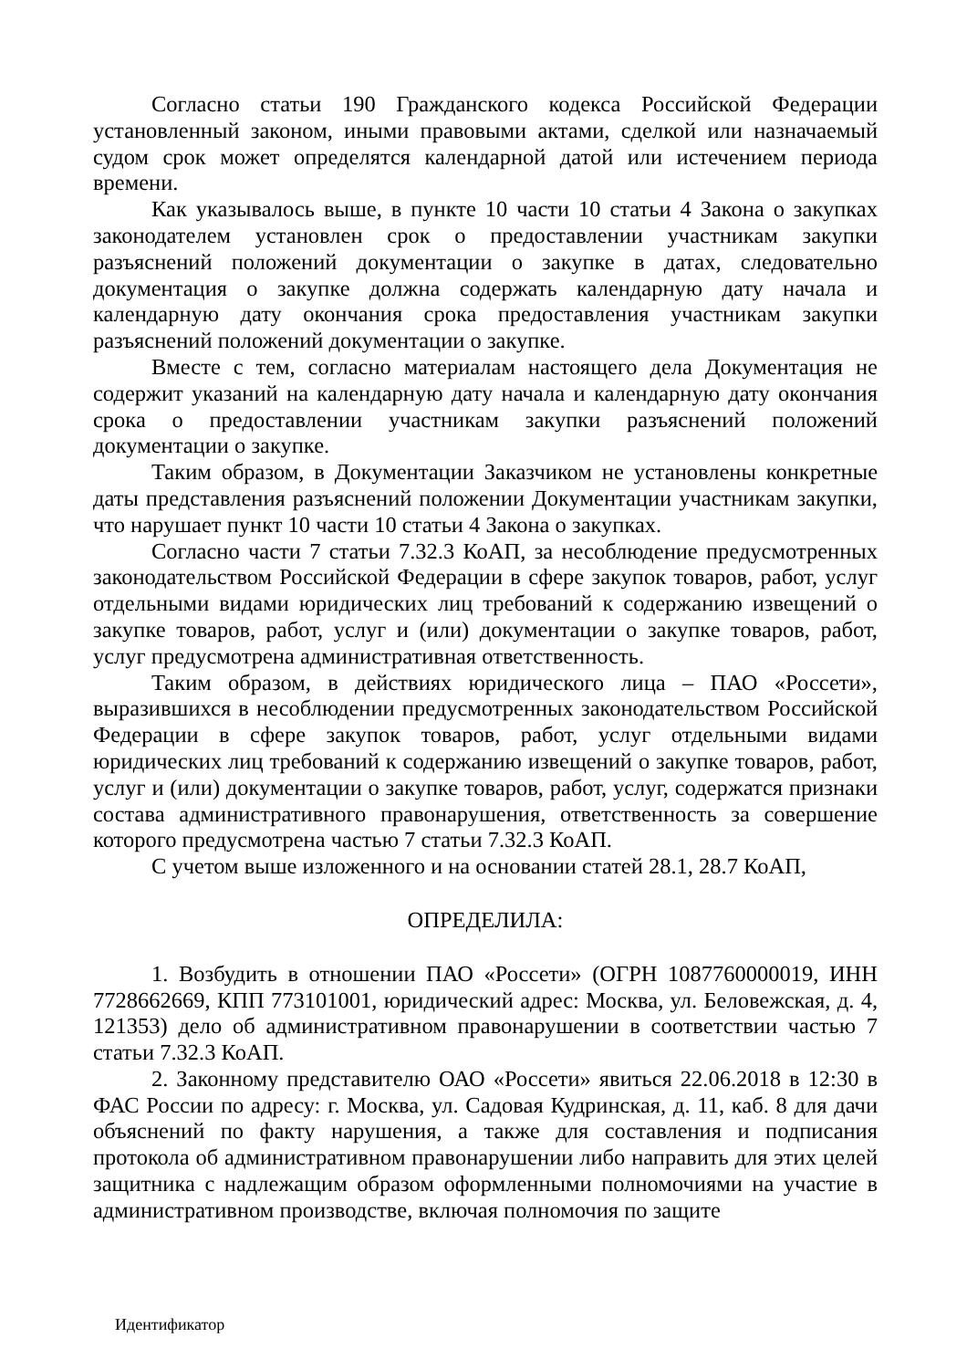Согласно статьи 190 Гражданского кодекса Российской Федерации установленный законом, иными правовыми актами, сделкой или назначаемый судом срок может определятся календарной датой или истечением периода времени.
Как указывалось выше, в пункте 10 части 10 статьи 4 Закона о закупках законодателем установлен срок о предоставлении участникам закупки разъяснений положений документации о закупке в датах, следовательно документация о закупке должна содержать календарную дату начала и календарную дату окончания срока предоставления участникам закупки разъяснений положений документации о закупке.
Вместе с тем, согласно материалам настоящего дела Документация не содержит указаний на календарную дату начала и календарную дату окончания срока о предоставлении участникам закупки разъяснений положений документации о закупке.
Таким образом, в Документации Заказчиком не установлены конкретные даты представления разъяснений положении Документации участникам закупки, что нарушает пункт 10 части 10 статьи 4 Закона о закупках.
Согласно части 7 статьи 7.32.3 КоАП, за несоблюдение предусмотренных законодательством Российской Федерации в сфере закупок товаров, работ, услуг отдельными видами юридических лиц требований к содержанию извещений о закупке товаров, работ, услуг и (или) документации о закупке товаров, работ, услуг предусмотрена административная ответственность.
Таким образом, в действиях юридического лица – ПАО «Россети», выразившихся в несоблюдении предусмотренных законодательством Российской Федерации в сфере закупок товаров, работ, услуг отдельными видами юридических лиц требований к содержанию извещений о закупке товаров, работ, услуг и (или) документации о закупке товаров, работ, услуг, содержатся признаки состава административного правонарушения, ответственность за совершение которого предусмотрена частью 7 статьи 7.32.3 КоАП.
С учетом выше изложенного и на основании статей 28.1, 28.7 КоАП,
ОПРЕДЕЛИЛА:
1. Возбудить в отношении ПАО «Россети» (ОГРН 1087760000019, ИНН 7728662669, КПП 773101001, юридический адрес: Москва, ул. Беловежская, д. 4, 121353) дело об административном правонарушении в соответствии частью 7 статьи 7.32.3 КоАП.
2. Законному представителю ОАО «Россети» явиться 22.06.2018 в 12:30 в ФАС России по адресу: г. Москва, ул. Садовая Кудринская, д. 11, каб. 8 для дачи объяснений по факту нарушения, а также для составления и подписания протокола об административном правонарушении либо направить для этих целей защитника с надлежащим образом оформленными полномочиями на участие в административном производстве, включая полномочия по защите
Идентификатор